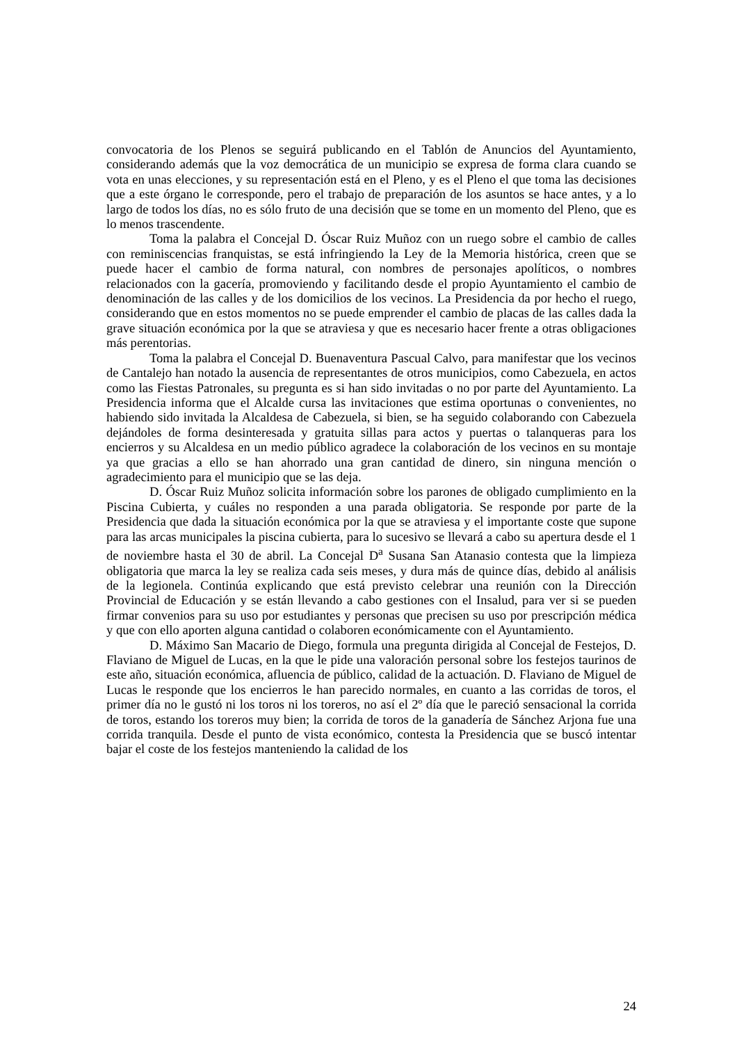convocatoria de los Plenos se seguirá publicando en el Tablón de Anuncios del Ayuntamiento, considerando además que la voz democrática de un municipio se expresa de forma clara cuando se vota en unas elecciones, y su representación está en el Pleno, y es el Pleno el que toma las decisiones que a este órgano le corresponde, pero el trabajo de preparación de los asuntos se hace antes, y a lo largo de todos los días, no es sólo fruto de una decisión que se tome en un momento del Pleno, que es lo menos trascendente.
Toma la palabra el Concejal D. Óscar Ruiz Muñoz con un ruego sobre el cambio de calles con reminiscencias franquistas, se está infringiendo la Ley de la Memoria histórica, creen que se puede hacer el cambio de forma natural, con nombres de personajes apolíticos, o nombres relacionados con la gacería, promoviendo y facilitando desde el propio Ayuntamiento el cambio de denominación de las calles y de los domicilios de los vecinos. La Presidencia da por hecho el ruego, considerando que en estos momentos no se puede emprender el cambio de placas de las calles dada la grave situación económica por la que se atraviesa y que es necesario hacer frente a otras obligaciones más perentorias.
Toma la palabra el Concejal D. Buenaventura Pascual Calvo, para manifestar que los vecinos de Cantalejo han notado la ausencia de representantes de otros municipios, como Cabezuela, en actos como las Fiestas Patronales, su pregunta es si han sido invitadas o no por parte del Ayuntamiento. La Presidencia informa que el Alcalde cursa las invitaciones que estima oportunas o convenientes, no habiendo sido invitada la Alcaldesa de Cabezuela, si bien, se ha seguido colaborando con Cabezuela dejándoles de forma desinteresada y gratuita sillas para actos y puertas o talanqueras para los encierros y su Alcaldesa en un medio público agradece la colaboración de los vecinos en su montaje ya que gracias a ello se han ahorrado una gran cantidad de dinero, sin ninguna mención o agradecimiento para el municipio que se las deja.
D. Óscar Ruiz Muñoz solicita información sobre los parones de obligado cumplimiento en la Piscina Cubierta, y cuáles no responden a una parada obligatoria. Se responde por parte de la Presidencia que dada la situación económica por la que se atraviesa y el importante coste que supone para las arcas municipales la piscina cubierta, para lo sucesivo se llevará a cabo su apertura desde el 1 de noviembre hasta el 30 de abril. La Concejal D<sup>a</sup> Susana San Atanasio contesta que la limpieza obligatoria que marca la ley se realiza cada seis meses, y dura más de quince días, debido al análisis de la legionela. Continúa explicando que está previsto celebrar una reunión con la Dirección Provincial de Educación y se están llevando a cabo gestiones con el Insalud, para ver si se pueden firmar convenios para su uso por estudiantes y personas que precisen su uso por prescripción médica y que con ello aporten alguna cantidad o colaboren económicamente con el Ayuntamiento.
D. Máximo San Macario de Diego, formula una pregunta dirigida al Concejal de Festejos, D. Flaviano de Miguel de Lucas, en la que le pide una valoración personal sobre los festejos taurinos de este año, situación económica, afluencia de público, calidad de la actuación. D. Flaviano de Miguel de Lucas le responde que los encierros le han parecido normales, en cuanto a las corridas de toros, el primer día no le gustó ni los toros ni los toreros, no así el 2º día que le pareció sensacional la corrida de toros, estando los toreros muy bien; la corrida de toros de la ganadería de Sánchez Arjona fue una corrida tranquila. Desde el punto de vista económico, contesta la Presidencia que se buscó intentar bajar el coste de los festejos manteniendo la calidad de los
24